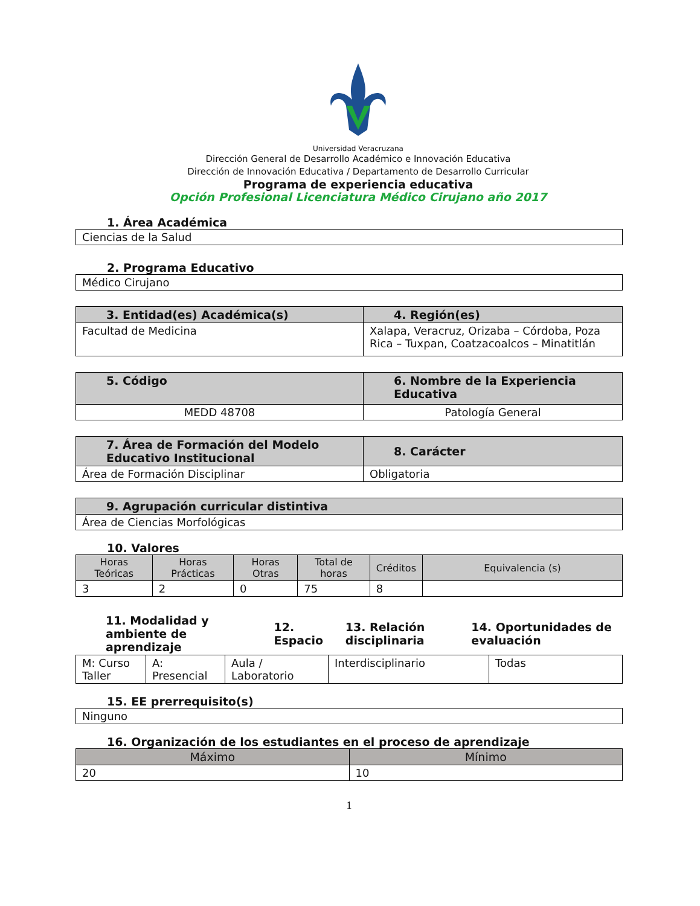Universidad Veracruzana
Dirección General de Desarrollo Académico e Innovación Educativa
Dirección de Innovación Educativa / Departamento de Desarrollo Curricular
Programa de experiencia educativa
Opción Profesional Licenciatura Médico Cirujano año 2017
1. Área Académica
| Ciencias de la Salud |
2. Programa Educativo
| Médico Cirujano |
| 3. Entidad(es) Académica(s) | 4. Región(es) |
| --- | --- |
| Facultad de Medicina | Xalapa, Veracruz, Orizaba – Córdoba, Poza Rica – Tuxpan, Coatzacoalcos – Minatitlán |
| 5. Código | 6. Nombre de la Experiencia Educativa |
| --- | --- |
| MEDD 48708 | Patología General |
| 7. Área de Formación del Modelo Educativo Institucional | 8. Carácter |
| --- | --- |
| Área de Formación Disciplinar | Obligatoria |
| 9. Agrupación curricular distintiva |
| --- |
| Área de Ciencias Morfológicas |
10. Valores
| Horas Teóricas | Horas Prácticas | Horas Otras | Total de horas | Créditos | Equivalencia (s) |
| --- | --- | --- | --- | --- | --- |
| 3 | 2 | 0 | 75 | 8 | |
| 11. Modalidad y ambiente de aprendizaje | 12. Espacio | 13. Relación disciplinaria | 14. Oportunidades de evaluación |
| M: Curso Taller | A: Presencial | Aula / Laboratorio | Interdisciplinario | Todas |
15. EE prerrequisito(s)
| Ninguno |
16. Organización de los estudiantes en el proceso de aprendizaje
| Máximo | Mínimo |
| --- | --- |
| 20 | 10 |
1